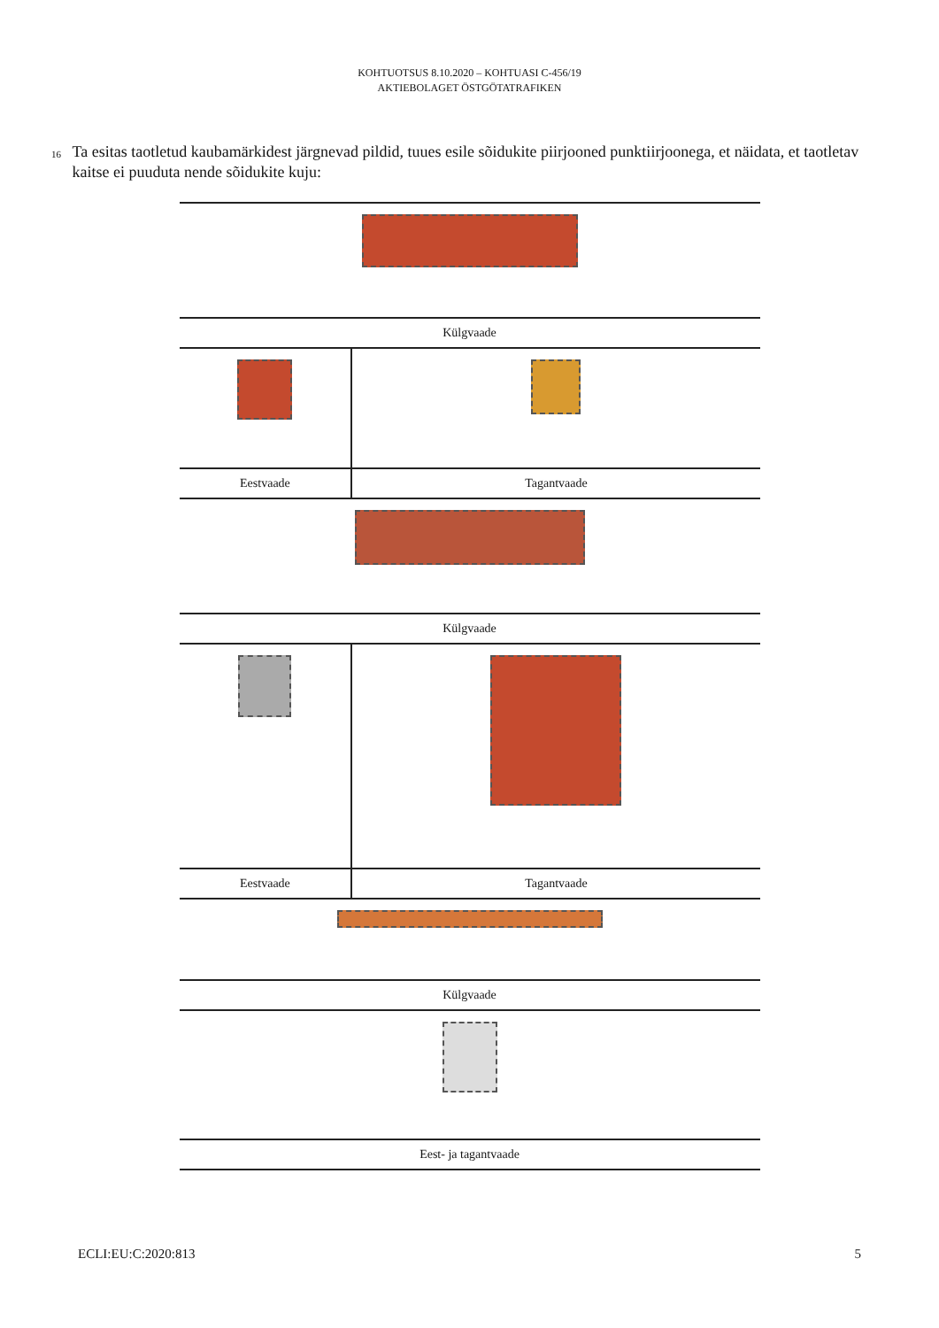KOHTUOTSUS 8.10.2020 – KOHTUASI C-456/19
AKTIEBOLAGET ÖSTGÖTATRAFIKEN
16
Ta esitas taotletud kaubamärkidest järgnevad pildid, tuues esile sõidukite piirjooned punktiirjoonega, et näidata, et taotletav kaitse ei puuduta nende sõidukite kuju:
| Külgvaade | |
| Eestvaade | Tagantvaade |
| Külgvaade | |
| Eestvaade | Tagantvaade |
| Külgvaade | |
| Eest- ja tagantvaade | |
ECLI:EU:C:2020:813 5